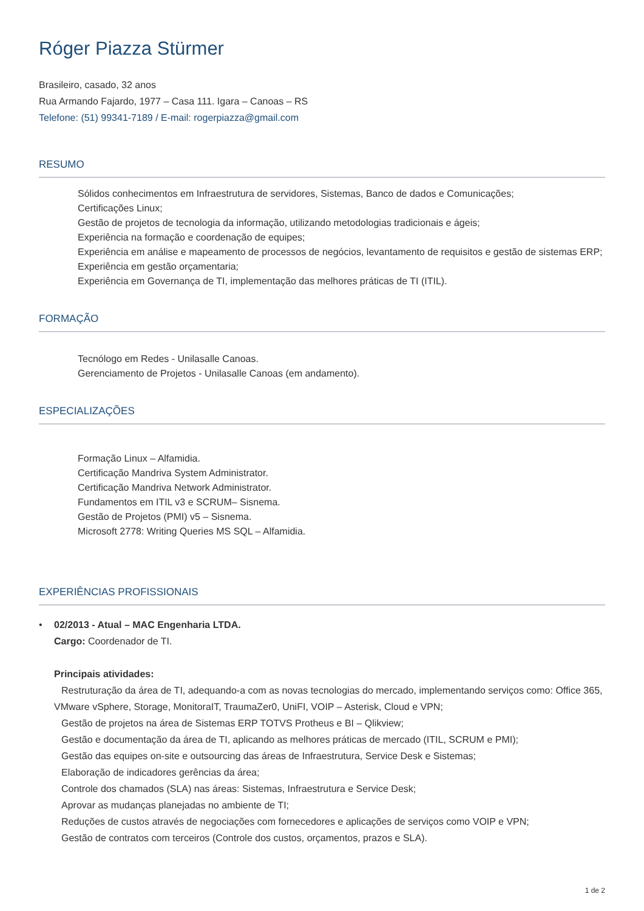Róger Piazza Stürmer
Brasileiro, casado, 32 anos
Rua Armando Fajardo, 1977 – Casa 111. Igara – Canoas – RS
Telefone: (51) 99341-7189 / E-mail: rogerpiazza@gmail.com
RESUMO
Sólidos conhecimentos em Infraestrutura de servidores, Sistemas, Banco de dados e Comunicações;
Certificações Linux;
Gestão de projetos de tecnologia da informação, utilizando metodologias tradicionais e ágeis;
Experiência na formação e coordenação de equipes;
Experiência em análise e mapeamento de processos de negócios, levantamento de requisitos e gestão de sistemas ERP;
Experiência em gestão orçamentaria;
Experiência em Governança de TI, implementação das melhores práticas de TI (ITIL).
FORMAÇÃO
Tecnólogo em Redes - Unilasalle Canoas.
Gerenciamento de Projetos - Unilasalle Canoas (em andamento).
ESPECIALIZAÇÕES
Formação Linux – Alfamidia.
Certificação Mandriva System Administrator.
Certificação Mandriva Network Administrator.
Fundamentos em ITIL v3 e SCRUM– Sisnema.
Gestão de Projetos (PMI) v5 – Sisnema.
Microsoft 2778: Writing Queries MS SQL – Alfamidia.
EXPERIÊNCIAS PROFISSIONAIS
• 02/2013 - Atual – MAC Engenharia LTDA.
Cargo: Coordenador de TI.
Principais atividades:
Restruturação da área de TI, adequando-a com as novas tecnologias do mercado, implementando serviços como: Office 365, VMware vSphere, Storage, MonitoraIT, TraumaZer0, UniFI, VOIP – Asterisk, Cloud e VPN;
Gestão de projetos na área de Sistemas ERP TOTVS Protheus e BI – Qlikview;
Gestão e documentação da área de TI, aplicando as melhores práticas de mercado (ITIL, SCRUM e PMI);
Gestão das equipes on-site e outsourcing das áreas de Infraestrutura, Service Desk e Sistemas;
Elaboração de indicadores gerências da área;
Controle dos chamados (SLA) nas áreas: Sistemas, Infraestrutura e Service Desk;
Aprovar as mudanças planejadas no ambiente de TI;
Reduções de custos através de negociações com fornecedores e aplicações de serviços como VOIP e VPN;
Gestão de contratos com terceiros (Controle dos custos, orçamentos, prazos e SLA).
1 de 2